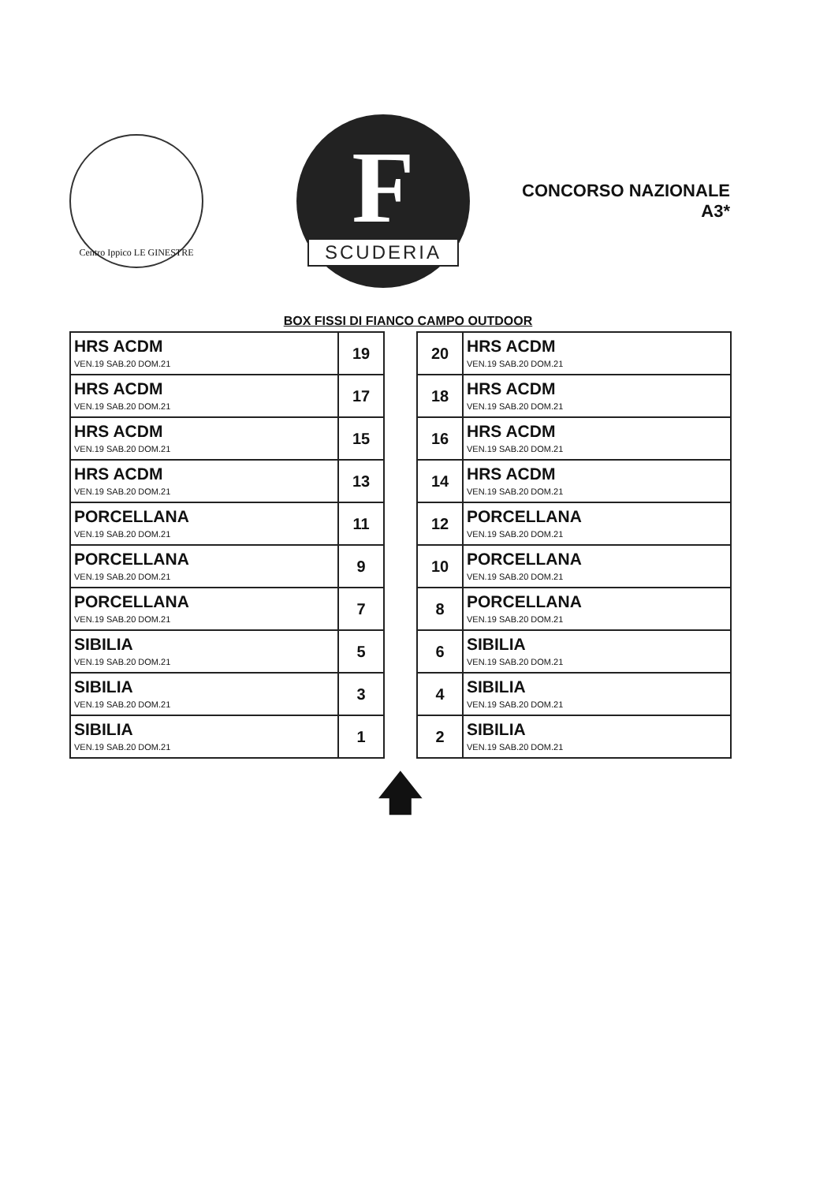Centro Ippico LE GINESTRE
F
SCUDERIA
CONCORSO NAZIONALE
A3*
BOX FISSI DI FIANCO CAMPO OUTDOOR
| HRS ACDM VEN.19 SAB.20 DOM.21 | 19 |
| HRS ACDM VEN.19 SAB.20 DOM.21 | 17 |
| HRS ACDM VEN.19 SAB.20 DOM.21 | 15 |
| HRS ACDM VEN.19 SAB.20 DOM.21 | 13 |
| PORCELLANA VEN.19 SAB.20 DOM.21 | 11 |
| PORCELLANA VEN.19 SAB.20 DOM.21 | 9 |
| PORCELLANA VEN.19 SAB.20 DOM.21 | 7 |
| SIBILIA VEN.19 SAB.20 DOM.21 | 5 |
| SIBILIA VEN.19 SAB.20 DOM.21 | 3 |
| SIBILIA VEN.19 SAB.20 DOM.21 | 1 |
| 20 | HRS ACDM VEN.19 SAB.20 DOM.21 |
| 18 | HRS ACDM VEN.19 SAB.20 DOM.21 |
| 16 | HRS ACDM VEN.19 SAB.20 DOM.21 |
| 14 | HRS ACDM VEN.19 SAB.20 DOM.21 |
| 12 | PORCELLANA VEN.19 SAB.20 DOM.21 |
| 10 | PORCELLANA VEN.19 SAB.20 DOM.21 |
| 8 | PORCELLANA VEN.19 SAB.20 DOM.21 |
| 6 | SIBILIA VEN.19 SAB.20 DOM.21 |
| 4 | SIBILIA VEN.19 SAB.20 DOM.21 |
| 2 | SIBILIA VEN.19 SAB.20 DOM.21 |
🡅